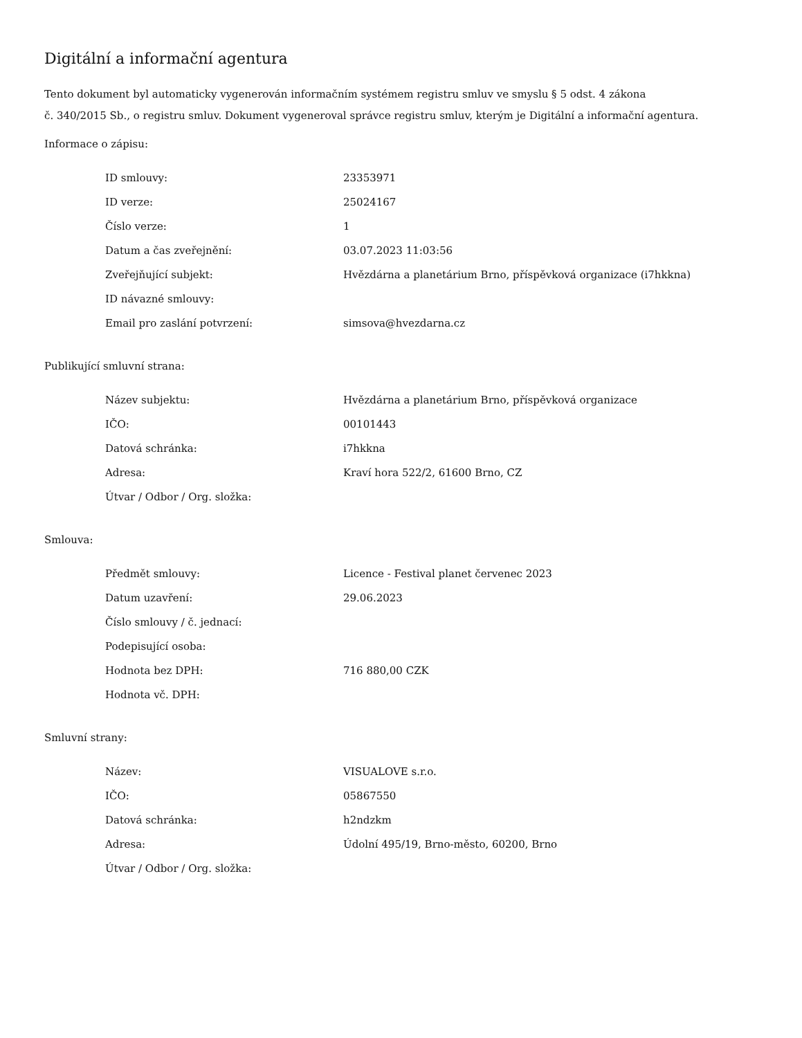Digitální a informační agentura
Tento dokument byl automaticky vygenerován informačním systémem registru smluv ve smyslu § 5 odst. 4 zákona
č. 340/2015 Sb., o registru smluv. Dokument vygeneroval správce registru smluv, kterým je Digitální a informační agentura.
Informace o zápisu:
| ID smlouvy: | 23353971 |
| ID verze: | 25024167 |
| Číslo verze: | 1 |
| Datum a čas zveřejnění: | 03.07.2023 11:03:56 |
| Zveřejňující subjekt: | Hvězdárna a planetárium Brno, příspěvková organizace (i7hkkna) |
| ID návazné smlouvy: | |
| Email pro zaslání potvrzení: | simsova@hvezdarna.cz |
Publikující smluvní strana:
| Název subjektu: | Hvězdárna a planetárium Brno, příspěvková organizace |
| IČO: | 00101443 |
| Datová schránka: | i7hkkna |
| Adresa: | Kraví hora 522/2, 61600 Brno, CZ |
| Útvar / Odbor / Org. složka: | |
Smlouva:
| Předmět smlouvy: | Licence - Festival planet červenec 2023 |
| Datum uzavření: | 29.06.2023 |
| Číslo smlouvy / č. jednací: | |
| Podepisující osoba: | |
| Hodnota bez DPH: | 716 880,00 CZK |
| Hodnota vč. DPH: | |
Smluvní strany:
| Název: | VISUALOVE s.r.o. |
| IČO: | 05867550 |
| Datová schránka: | h2ndzkm |
| Adresa: | Údolní 495/19, Brno-město, 60200, Brno |
| Útvar / Odbor / Org. složka: | |